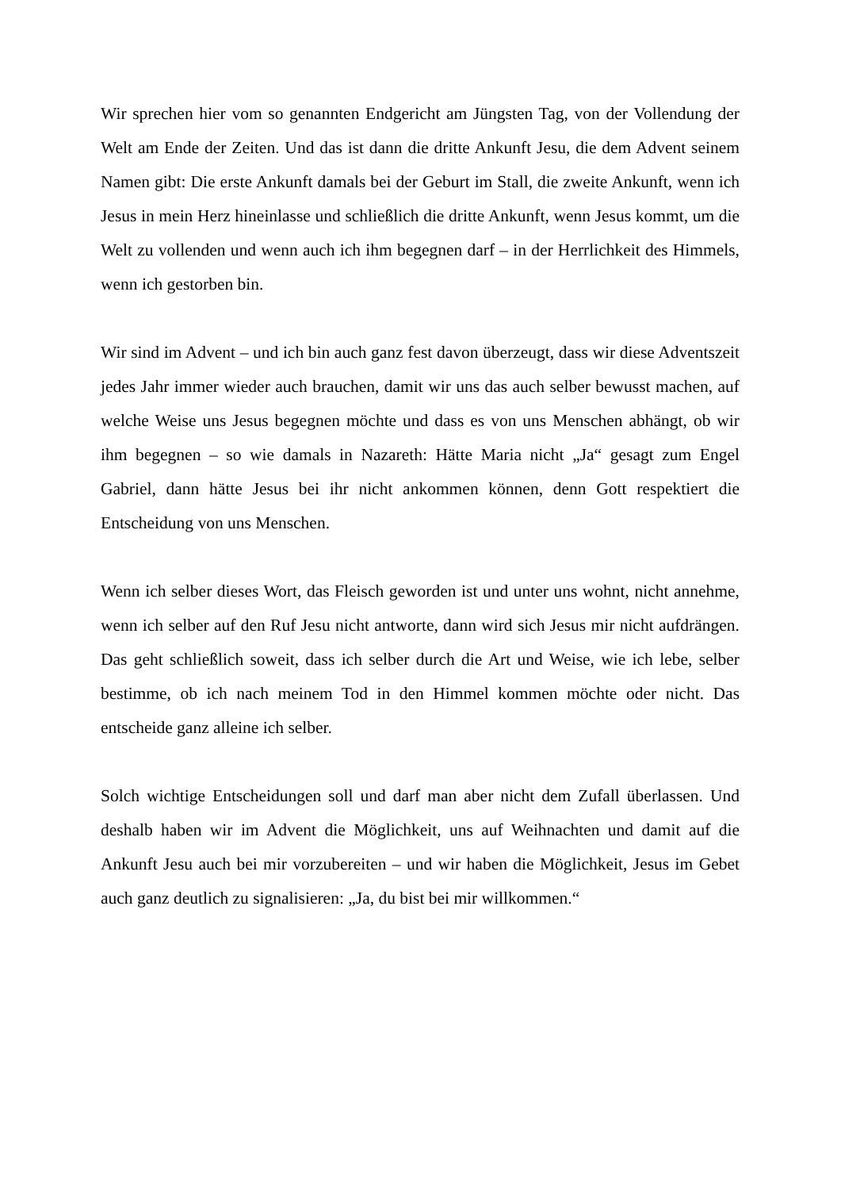Wir sprechen hier vom so genannten Endgericht am Jüngsten Tag, von der Vollendung der Welt am Ende der Zeiten. Und das ist dann die dritte Ankunft Jesu, die dem Advent seinem Namen gibt: Die erste Ankunft damals bei der Geburt im Stall, die zweite Ankunft, wenn ich Jesus in mein Herz hineinlasse und schließlich die dritte Ankunft, wenn Jesus kommt, um die Welt zu vollenden und wenn auch ich ihm begegnen darf – in der Herrlichkeit des Himmels, wenn ich gestorben bin.
Wir sind im Advent – und ich bin auch ganz fest davon überzeugt, dass wir diese Adventszeit jedes Jahr immer wieder auch brauchen, damit wir uns das auch selber bewusst machen, auf welche Weise uns Jesus begegnen möchte und dass es von uns Menschen abhängt, ob wir ihm begegnen – so wie damals in Nazareth: Hätte Maria nicht „Ja“ gesagt zum Engel Gabriel, dann hätte Jesus bei ihr nicht ankommen können, denn Gott respektiert die Entscheidung von uns Menschen.
Wenn ich selber dieses Wort, das Fleisch geworden ist und unter uns wohnt, nicht annehme, wenn ich selber auf den Ruf Jesu nicht antworte, dann wird sich Jesus mir nicht aufdrängen. Das geht schließlich soweit, dass ich selber durch die Art und Weise, wie ich lebe, selber bestimme, ob ich nach meinem Tod in den Himmel kommen möchte oder nicht. Das entscheide ganz alleine ich selber.
Solch wichtige Entscheidungen soll und darf man aber nicht dem Zufall überlassen. Und deshalb haben wir im Advent die Möglichkeit, uns auf Weihnachten und damit auf die Ankunft Jesu auch bei mir vorzubereiten – und wir haben die Möglichkeit, Jesus im Gebet auch ganz deutlich zu signalisieren: „Ja, du bist bei mir willkommen.“